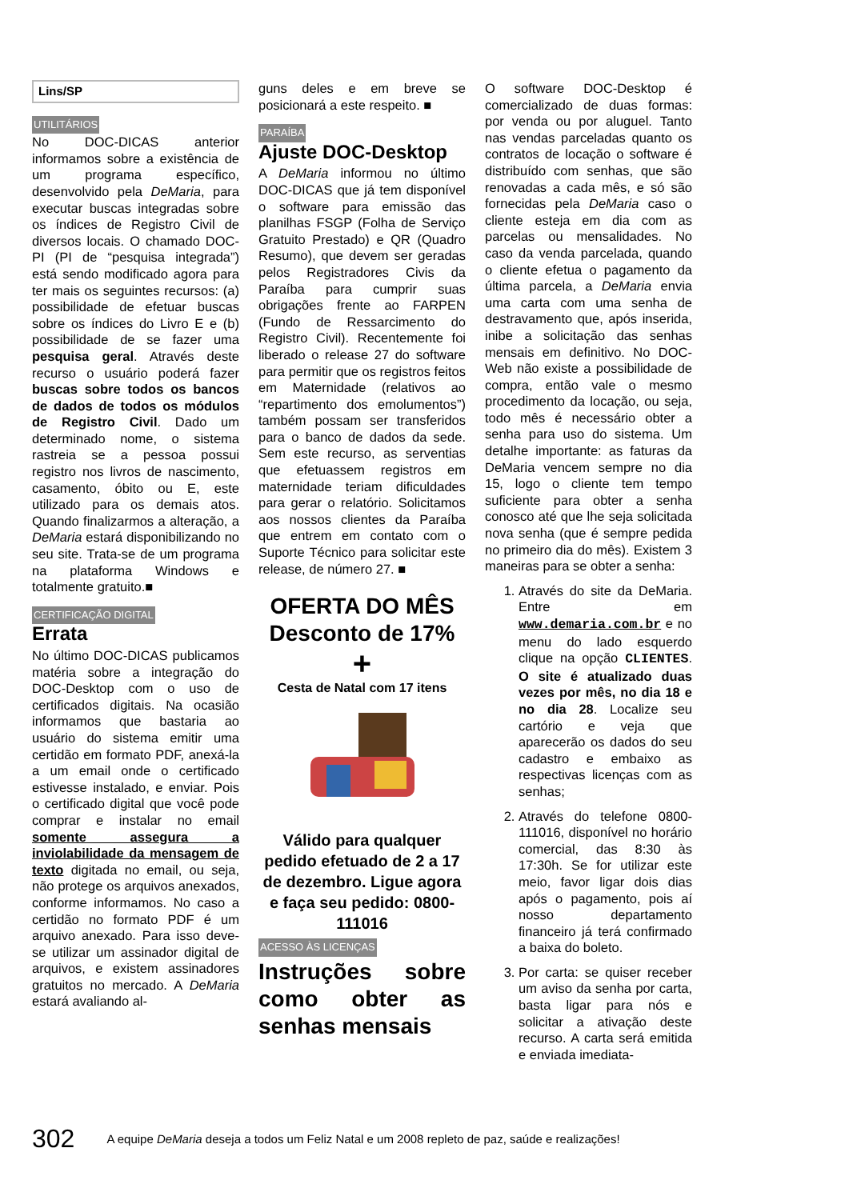Lins/SP
UTILITÁRIOS
No DOC-DICAS anterior informamos sobre a existência de um programa específico, desenvolvido pela DeMaria, para executar buscas integradas sobre os índices de Registro Civil de diversos locais. O chamado DOC-PI (PI de “pesquisa integrada”) está sendo modificado agora para ter mais os seguintes recursos: (a) possibilidade de efetuar buscas sobre os índices do Livro E e (b) possibilidade de se fazer uma pesquisa geral. Através deste recurso o usuário poderá fazer buscas sobre todos os bancos de dados de todos os módulos de Registro Civil. Dado um determinado nome, o sistema rastreia se a pessoa possui registro nos livros de nascimento, casamento, óbito ou E, este utilizado para os demais atos. Quando finalizarmos a alteração, a DeMaria estará disponibilizando no seu site. Trata-se de um programa na plataforma Windows e totalmente gratuito.■
CERTIFICAÇÃO DIGITAL
Errata
No último DOC-DICAS publicamos matéria sobre a integração do DOC-Desktop com o uso de certificados digitais. Na ocasião informamos que bastaria ao usuário do sistema emitir uma certidão em formato PDF, anexá-la a um email onde o certificado estivesse instalado, e enviar. Pois o certificado digital que você pode comprar e instalar no email somente assegura a inviolabilidade da mensagem de texto digitada no email, ou seja, não protege os arquivos anexados, conforme informamos. No caso a certidão no formato PDF é um arquivo anexado. Para isso deve-se utilizar um assinador digital de arquivos, e existem assinadores gratuitos no mercado. A DeMaria estará avaliando al-
guns deles e em breve se posicionará a este respeito. ■
PARAÍBA
Ajuste DOC-Desktop
A DeMaria informou no último DOC-DICAS que já tem disponível o software para emissão das planilhas FSGP (Folha de Serviço Gratuito Prestado) e QR (Quadro Resumo), que devem ser geradas pelos Registradores Civis da Paraíba para cumprir suas obrigações frente ao FARPEN (Fundo de Ressarcimento do Registro Civil). Recentemente foi liberado o release 27 do software para permitir que os registros feitos em Maternidade (relativos ao “repartimento dos emolumentos”) também possam ser transferidos para o banco de dados da sede. Sem este recurso, as serventias que efetuassem registros em maternidade teriam dificuldades para gerar o relatório. Solicitamos aos nossos clientes da Paraíba que entrem em contato com o Suporte Técnico para solicitar este release, de número 27. ■
OFERTA DO MÊS
Desconto de 17%
+
Cesta de Natal com 17 itens
Válido para qualquer pedido efetuado de 2 a 17 de dezembro. Ligue agora e faça seu pedido: 0800-111016
ACESSO ÀS LICENÇAS
Instruções sobre como obter as senhas mensais
O software DOC-Desktop é comercializado de duas formas: por venda ou por aluguel. Tanto nas vendas parceladas quanto os contratos de locação o software é distribuído com senhas, que são renovadas a cada mês, e só são fornecidas pela DeMaria caso o cliente esteja em dia com as parcelas ou mensalidades. No caso da venda parcelada, quando o cliente efetua o pagamento da última parcela, a DeMaria envia uma carta com uma senha de destravamento que, após inserida, inibe a solicitação das senhas mensais em definitivo. No DOC-Web não existe a possibilidade de compra, então vale o mesmo procedimento da locação, ou seja, todo mês é necessário obter a senha para uso do sistema. Um detalhe importante: as faturas da DeMaria vencem sempre no dia 15, logo o cliente tem tempo suficiente para obter a senha conosco até que lhe seja solicitada nova senha (que é sempre pedida no primeiro dia do mês). Existem 3 maneiras para se obter a senha:
1. Através do site da DeMaria. Entre em www.demaria.com.br e no menu do lado esquerdo clique na opção CLIENTES. O site é atualizado duas vezes por mês, no dia 18 e no dia 28. Localize seu cartório e veja que aparecerão os dados do seu cadastro e embaixo as respectivas licenças com as senhas;
2. Através do telefone 0800-111016, disponível no horário comercial, das 8:30 às 17:30h. Se for utilizar este meio, favor ligar dois dias após o pagamento, pois aí nosso departamento financeiro já terá confirmado a baixa do boleto.
3. Por carta: se quiser receber um aviso da senha por carta, basta ligar para nós e solicitar a ativação deste recurso. A carta será emitida e enviada imediata-
302 A equipe DeMaria deseja a todos um Feliz Natal e um 2008 repleto de paz, saúde e realizações!